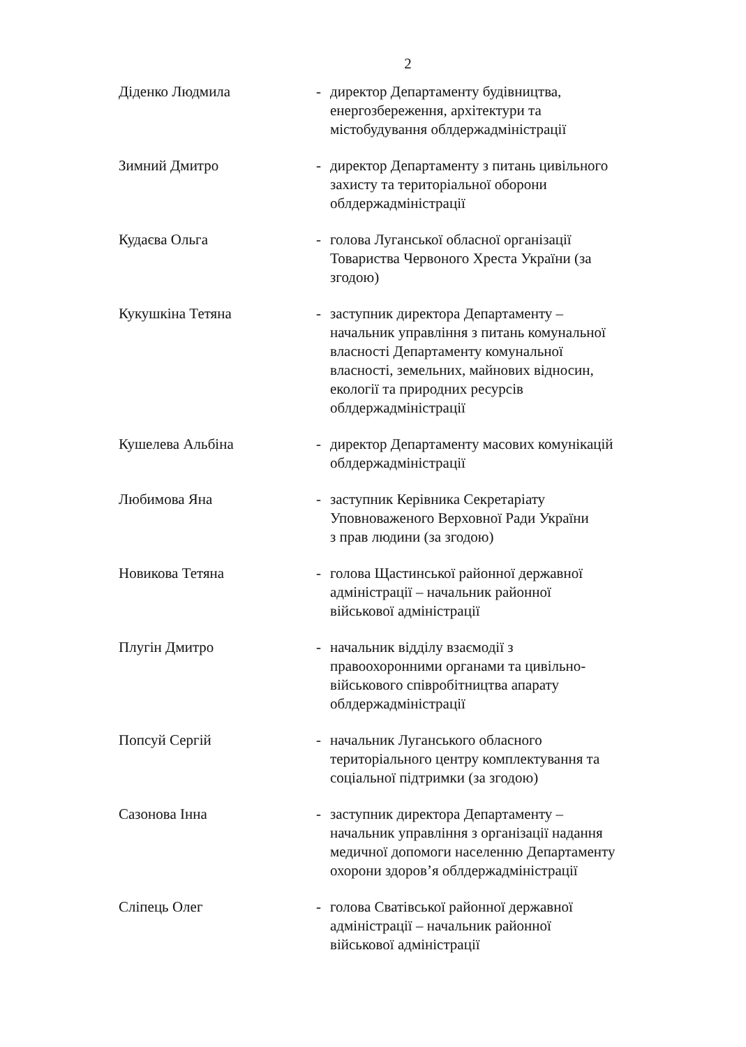2
Діденко Людмила - директор Департаменту будівництва,
енергозбереження, архітектури та
містобудування облдержадміністрації
Зимний Дмитро - директор Департаменту з питань цивільного
захисту та територіальної оборони
облдержадміністрації
Кудаєва Ольга - голова Луганської обласної організації
Товариства Червоного Хреста України (за
згодою)
Кукушкіна Тетяна - заступник директора Департаменту –
начальник управління з питань комунальної
власності Департаменту комунальної
власності, земельних, майнових відносин,
екології та природних ресурсів
облдержадміністрації
Кушелева Альбіна - директор Департаменту масових комунікацій
облдержадміністрації
Любимова Яна - заступник Керівника Секретаріату
Уповноваженого Верховної Ради України
з прав людини (за згодою)
Новикова Тетяна - голова Щастинської районної державної
адміністрації – начальник районної
військової адміністрації
Плугін Дмитро - начальник відділу взаємодії з
правоохоронними органами та цивільно-
військового співробітництва апарату
облдержадміністрації
Попсуй Сергій - начальник Луганського обласного
територіального центру комплектування та
соціальної підтримки (за згодою)
Сазонова Інна - заступник директора Департаменту –
начальник управління з організації надання
медичної допомоги населенню Департаменту
охорони здоров’я облдержадміністрації
Сліпець Олег - голова Сватівської районної державної
адміністрації – начальник районної
військової адміністрації